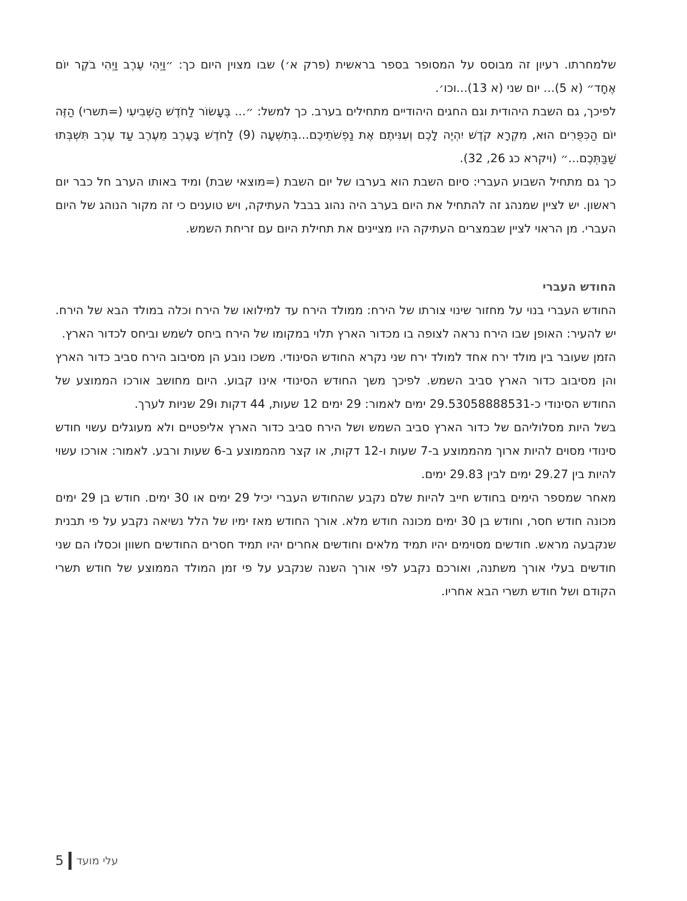שלמחרתו. רעיון זה מבוסס על המסופר בספר בראשית (פרק א׳) שבו מצוין היום כך: ״וַיְהִי עֶרֶב וַיְהִי בֹקֶר יוֹם אֶחָד״ (א 5)... יום שני (א 13)...וכו׳.
לפיכך, גם השבת היהודית וגם החגים היהודיים מתחילים בערב. כך למשל: ״... בֶּעָשׂוֹר לַחֹדֶשׁ הַשְּׁבִיעִי (=תשרי) הַזֶּה יוֹם הַכִּפֻּרִים הוּא, מִקְרָא קֹדֶשׁ יִהְיֶה לָכֶם וְעִנִּיתֶם אֶת נַפְשֹׁתֵיכֶם...בְּתִשְׁעָה (9) לַחֹדֶשׁ בָּעֶרֶב מֵעֶרֶב עַד עֶרֶב תִּשְׁבְּתוּ שַׁבַּתְּכֶם...״ (ויקרא כג 26, 32).
כך גם מתחיל השבוע העברי: סיום השבת הוא בערבו של יום השבת (=מוצאי שבת) ומיד באותו הערב חל כבר יום ראשון. יש לציין שמנהג זה להתחיל את היום בערב היה נהוג בבבל העתיקה, ויש טוענים כי זה מקור הנוהג של היום העברי. מן הראוי לציין שבמצרים העתיקה היו מציינים את תחילת היום עם זריחת השמש.
החודש העברי
החודש העברי בנוי על מחזור שינוי צורתו של הירח: ממולד הירח עד למילואו של הירח וכלה במולד הבא של הירח. יש להעיר: האופן שבו הירח נראה לצופה בו מכדור הארץ תלוי במקומו של הירח ביחס לשמש וביחס לכדור הארץ.
הזמן שעובר בין מולד ירח אחד למולד ירח שני נקרא החודש הסינודי. משכו נובע הן מסיבוב הירח סביב כדור הארץ והן מסיבוב כדור הארץ סביב השמש. לפיכך משך החודש הסינודי אינו קבוע. היום מחושב אורכו הממוצע של החודש הסינודי כ-29.53058888531 ימים לאמור: 29 ימים 12 שעות, 44 דקות ו29 שניות לערך.
בשל היות מסלוליהם של כדור הארץ סביב השמש ושל הירח סביב כדור הארץ אליפטיים ולא מעוגלים עשוי חודש סינודי מסוים להיות ארוך מהממוצע ב-7 שעות ו-12 דקות, או קצר מהממוצע ב-6 שעות ורבע. לאמור: אורכו עשוי להיות בין 29.27 ימים לבין 29.83 ימים.
מאחר שמספר הימים בחודש חייב להיות שלם נקבע שהחודש העברי יכיל 29 ימים או 30 ימים. חודש בן 29 ימים מכונה חודש חסר, וחודש בן 30 ימים מכונה חודש מלא. אורך החודש מאז ימיו של הלל נשיאה נקבע על פי תבנית שנקבעה מראש. חודשים מסוימים יהיו תמיד מלאים וחודשים אחרים יהיו תמיד חסרים החודשים חשוון וכסלו הם שני חודשים בעלי אורך משתנה, ואורכם נקבע לפי אורך השנה שנקבע על פי זמן המולד הממוצע של חודש תשרי הקודם ושל חודש תשרי הבא אחריו.
עלי מועד 5